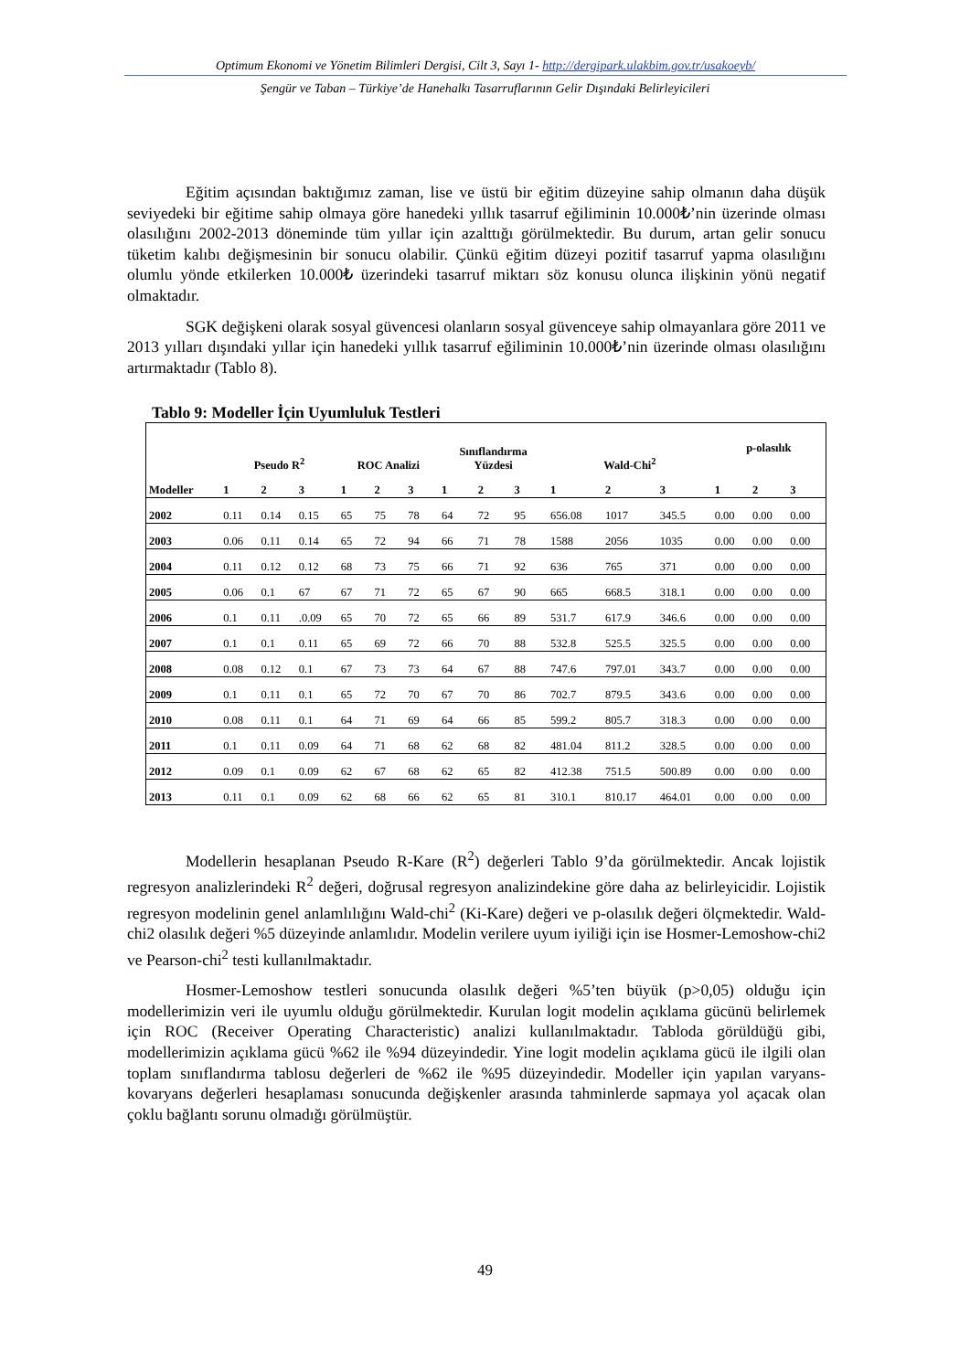Optimum Ekonomi ve Yönetim Bilimleri Dergisi, Cilt 3, Sayı 1- http://dergipark.ulakbim.gov.tr/usakoeyb/
Şengür ve Taban – Türkiye’de Hanehalkı Tasarruflarının Gelir Dışındaki Belirleyicileri
Eğitim açısından baktığımız zaman, lise ve üstü bir eğitim düzeyine sahip olmanın daha düşük seviyedeki bir eğitime sahip olmaya göre hanedeki yıllık tasarruf eğiliminin 10.000₺’nin üzerinde olması olasılığını 2002-2013 döneminde tüm yıllar için azalttığı görülmektedir. Bu durum, artan gelir sonucu tüketim kalıbı değişmesinin bir sonucu olabilir. Çünkü eğitim düzeyi pozitif tasarruf yapma olasılığını olumlu yönde etkilerken 10.000₺ üzerindeki tasarruf miktarı söz konusu olunca ilişkinin yönü negatif olmaktadır.
SGK değişkeni olarak sosyal güvencesi olanların sosyal güvenceye sahip olmayanlara göre 2011 ve 2013 yılları dışındaki yıllar için hanedeki yıllık tasarruf eğiliminin 10.000₺’nin üzerinde olması olasılığını artırmaktadır (Tablo 8).
Tablo 9: Modeller İçin Uyumluluk Testleri
| | Pseudo R<sup>2</sup> | | | ROC Analizi | | | Sınıflandırma Yüzdesi | | | Wald-Chi<sup>2</sup> | | | p-olasılık | | |
| --- | --- | --- | --- | --- | --- | --- | --- | --- | --- | --- | --- | --- | --- | --- | --- |
| Modeller | 1 | 2 | 3 | 1 | 2 | 3 | 1 | 2 | 3 | 1 | 2 | 3 | 1 | 2 | 3 |
| 2002 | 0.11 | 0.14 | 0.15 | 65 | 75 | 78 | 64 | 72 | 95 | 656.08 | 1017 | 345.5 | 0.00 | 0.00 | 0.00 |
| 2003 | 0.06 | 0.11 | 0.14 | 65 | 72 | 94 | 66 | 71 | 78 | 1588 | 2056 | 1035 | 0.00 | 0.00 | 0.00 |
| 2004 | 0.11 | 0.12 | 0.12 | 68 | 73 | 75 | 66 | 71 | 92 | 636 | 765 | 371 | 0.00 | 0.00 | 0.00 |
| 2005 | 0.06 | 0.1 | 67 | 67 | 71 | 72 | 65 | 67 | 90 | 665 | 668.5 | 318.1 | 0.00 | 0.00 | 0.00 |
| 2006 | 0.1 | 0.11 | .0.09 | 65 | 70 | 72 | 65 | 66 | 89 | 531.7 | 617.9 | 346.6 | 0.00 | 0.00 | 0.00 |
| 2007 | 0.1 | 0.1 | 0.11 | 65 | 69 | 72 | 66 | 70 | 88 | 532.8 | 525.5 | 325.5 | 0.00 | 0.00 | 0.00 |
| 2008 | 0.08 | 0.12 | 0.1 | 67 | 73 | 73 | 64 | 67 | 88 | 747.6 | 797.01 | 343.7 | 0.00 | 0.00 | 0.00 |
| 2009 | 0.1 | 0.11 | 0.1 | 65 | 72 | 70 | 67 | 70 | 86 | 702.7 | 879.5 | 343.6 | 0.00 | 0.00 | 0.00 |
| 2010 | 0.08 | 0.11 | 0.1 | 64 | 71 | 69 | 64 | 66 | 85 | 599.2 | 805.7 | 318.3 | 0.00 | 0.00 | 0.00 |
| 2011 | 0.1 | 0.11 | 0.09 | 64 | 71 | 68 | 62 | 68 | 82 | 481.04 | 811.2 | 328.5 | 0.00 | 0.00 | 0.00 |
| 2012 | 0.09 | 0.1 | 0.09 | 62 | 67 | 68 | 62 | 65 | 82 | 412.38 | 751.5 | 500.89 | 0.00 | 0.00 | 0.00 |
| 2013 | 0.11 | 0.1 | 0.09 | 62 | 68 | 66 | 62 | 65 | 81 | 310.1 | 810.17 | 464.01 | 0.00 | 0.00 | 0.00 |
Modellerin hesaplanan Pseudo R-Kare (R<sup>2</sup>) değerleri Tablo 9’da görülmektedir. Ancak lojistik regresyon analizlerindeki R<sup>2</sup> değeri, doğrusal regresyon analizindekine göre daha az belirleyicidir. Lojistik regresyon modelinin genel anlamlılığını Wald-chi<sup>2</sup> (Ki-Kare) değeri ve p-olasılık değeri ölçmektedir. Wald-chi2 olasılık değeri %5 düzeyinde anlamlıdır. Modelin verilere uyum iyiliği için ise Hosmer-Lemoshow-chi2 ve Pearson-chi<sup>2</sup> testi kullanılmaktadır.
Hosmer-Lemoshow testleri sonucunda olasılık değeri %5’ten büyük (p>0,05) olduğu için modellerimizin veri ile uyumlu olduğu görülmektedir. Kurulan logit modelin açıklama gücünü belirlemek için ROC (Receiver Operating Characteristic) analizi kullanılmaktadır. Tabloda görüldüğü gibi, modellerimizin açıklama gücü %62 ile %94 düzeyindedir. Yine logit modelin açıklama gücü ile ilgili olan toplam sınıflandırma tablosu değerleri de %62 ile %95 düzeyindedir. Modeller için yapılan varyans-kovaryans değerleri hesaplaması sonucunda değişkenler arasında tahminlerde sapmaya yol açacak olan çoklu bağlantı sorunu olmadığı görülmüştür.
49